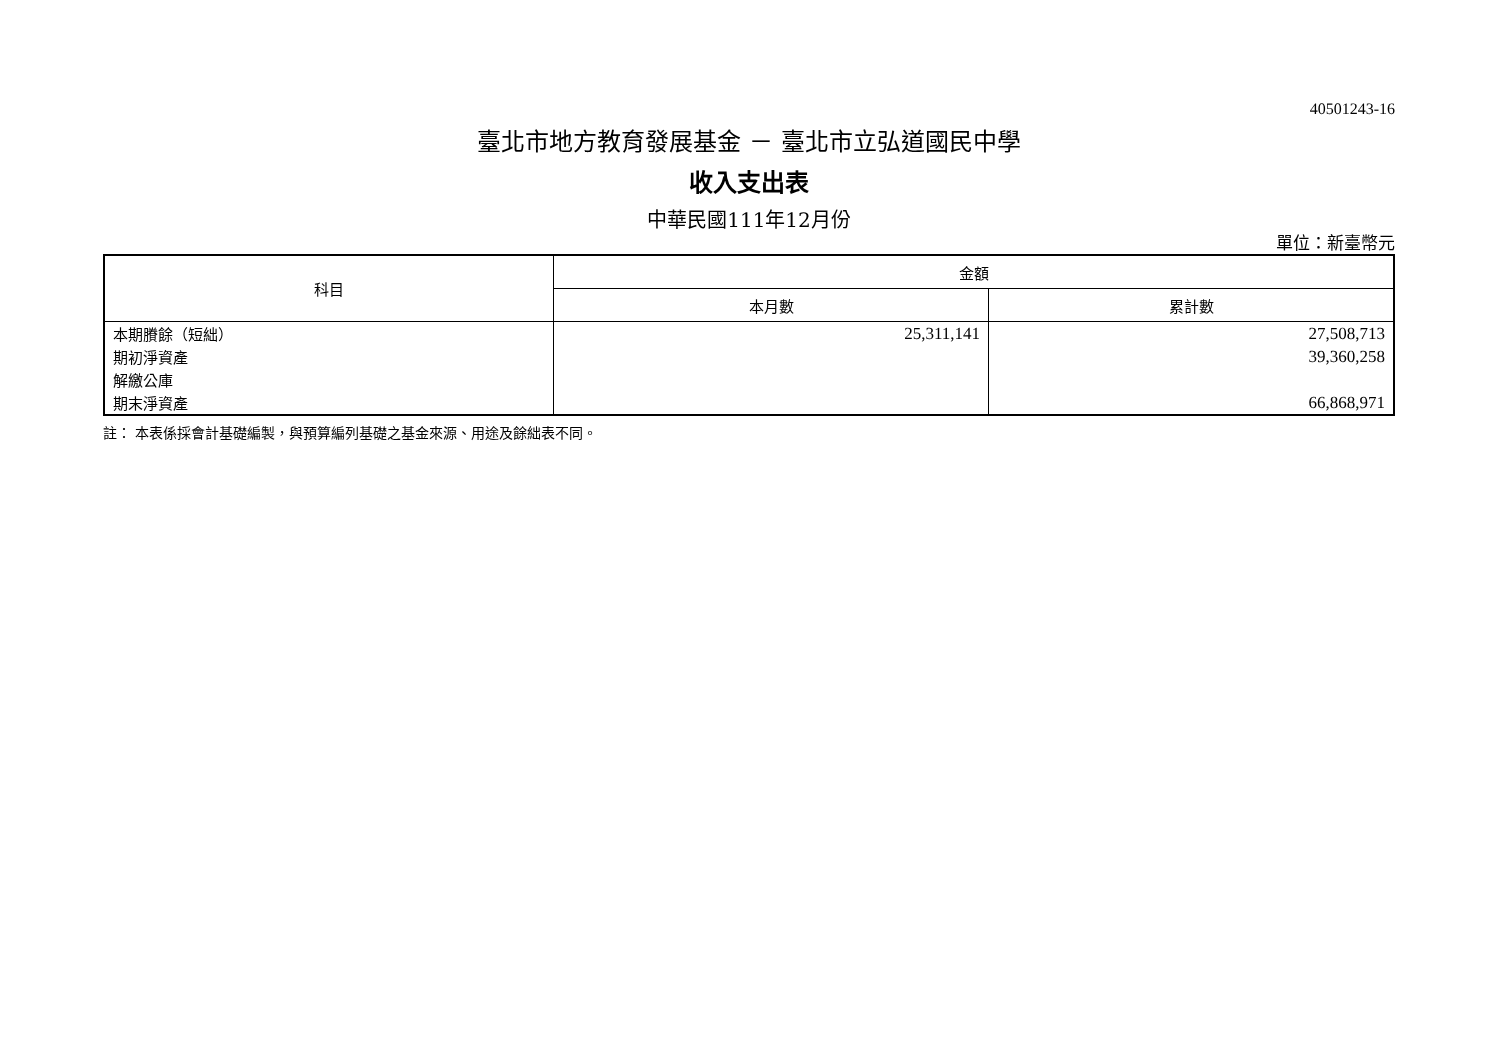40501243-16
臺北市地方教育發展基金 － 臺北市立弘道國民中學
收入支出表
中華民國111年12月份
單位：新臺幣元
| 科目 | 金額 | |
| --- | --- | --- |
| | 本月數 | 累計數 |
| 本期賸餘（短絀） | 25,311,141 | 27,508,713 |
| 期初淨資產 | | 39,360,258 |
| 解繳公庫 | | |
| 期末淨資產 | | 66,868,971 |
註： 本表係採會計基礎編製，與預算編列基礎之基金來源、用途及餘絀表不同。